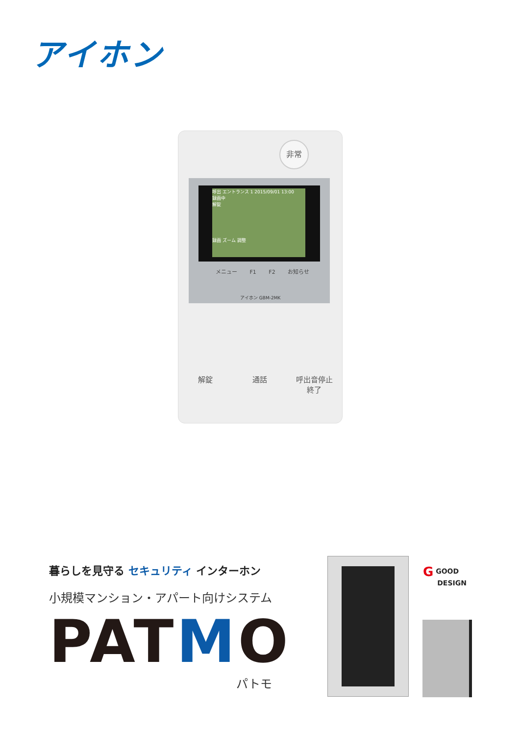アイホン
非常
呼出 エントランス 1 2015/09/01 13:00
録画中
解錠
録画 ズーム 調整
メニュー F1 F2 お知らせ
アイホン GBM-2MK
解錠 通話 呼出音停止
終了
暮らしを見守る セキュリティ インターホン
小規模マンション・アパート向けシステム
PATMO
パトモ
G GOOD
DESIGN